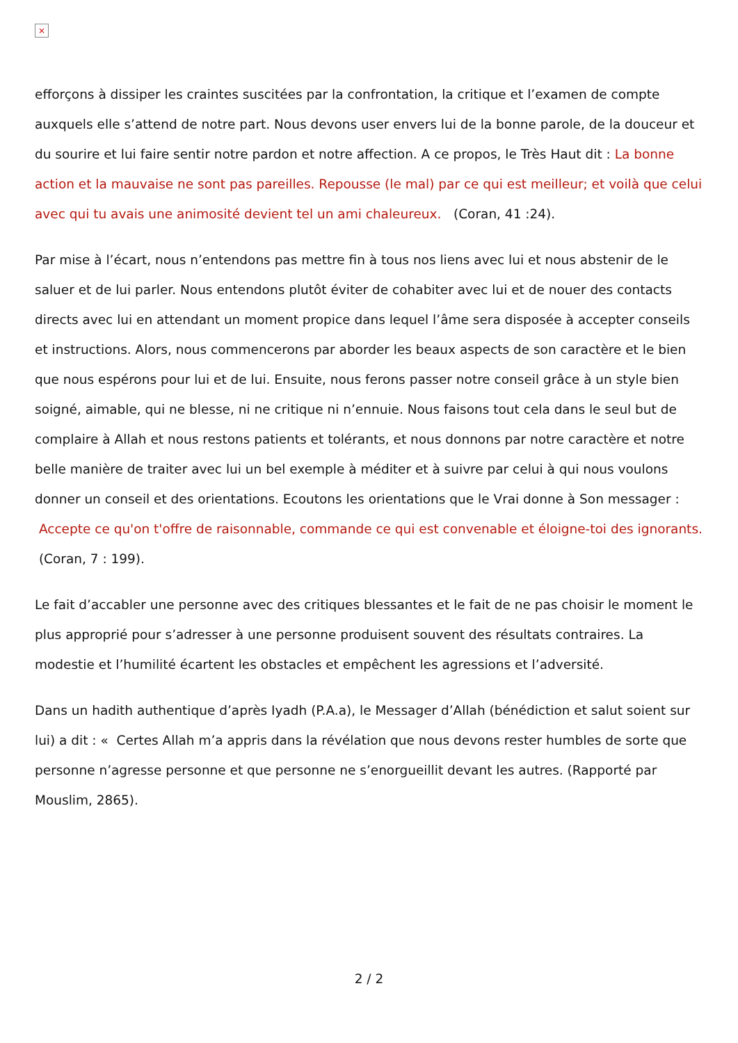×
efforçons à dissiper les craintes suscitées par la confrontation, la critique et l’examen de compte auxquels elle s’attend de notre part. Nous devons user envers lui de la bonne parole, de la douceur et du sourire et lui faire sentir notre pardon et notre affection. A ce propos, le Très Haut dit : La bonne action et la mauvaise ne sont pas pareilles. Repousse (le mal) par ce qui est meilleur; et voilà que celui avec qui tu avais une animosité devient tel un ami chaleureux. (Coran, 41 :24).
Par mise à l’écart, nous n’entendons pas mettre fin à tous nos liens avec lui et nous abstenir de le saluer et de lui parler. Nous entendons plutôt éviter de cohabiter avec lui et de nouer des contacts directs avec lui en attendant un moment propice dans lequel l’âme sera disposée à accepter conseils et instructions. Alors, nous commencerons par aborder les beaux aspects de son caractère et le bien que nous espérons pour lui et de lui. Ensuite, nous ferons passer notre conseil grâce à un style bien soigné, aimable, qui ne blesse, ni ne critique ni n’ennuie. Nous faisons tout cela dans le seul but de complaire à Allah et nous restons patients et tolérants, et nous donnons par notre caractère et notre belle manière de traiter avec lui un bel exemple à méditer et à suivre par celui à qui nous voulons donner un conseil et des orientations. Ecoutons les orientations que le Vrai donne à Son messager : Accepte ce qu'on t'offre de raisonnable, commande ce qui est convenable et éloigne-toi des ignorants. (Coran, 7 : 199).
Le fait d’accabler une personne avec des critiques blessantes et le fait de ne pas choisir le moment le plus approprié pour s’adresser à une personne produisent souvent des résultats contraires. La modestie et l’humilité écartent les obstacles et empêchent les agressions et l’adversité.
Dans un hadith authentique d’après Iyadh (P.A.a), le Messager d’Allah (bénédiction et salut soient sur lui) a dit : « Certes Allah m’a appris dans la révélation que nous devons rester humbles de sorte que personne n’agresse personne et que personne ne s’enorgueillit devant les autres. (Rapporté par Mouslim, 2865).
2 / 2